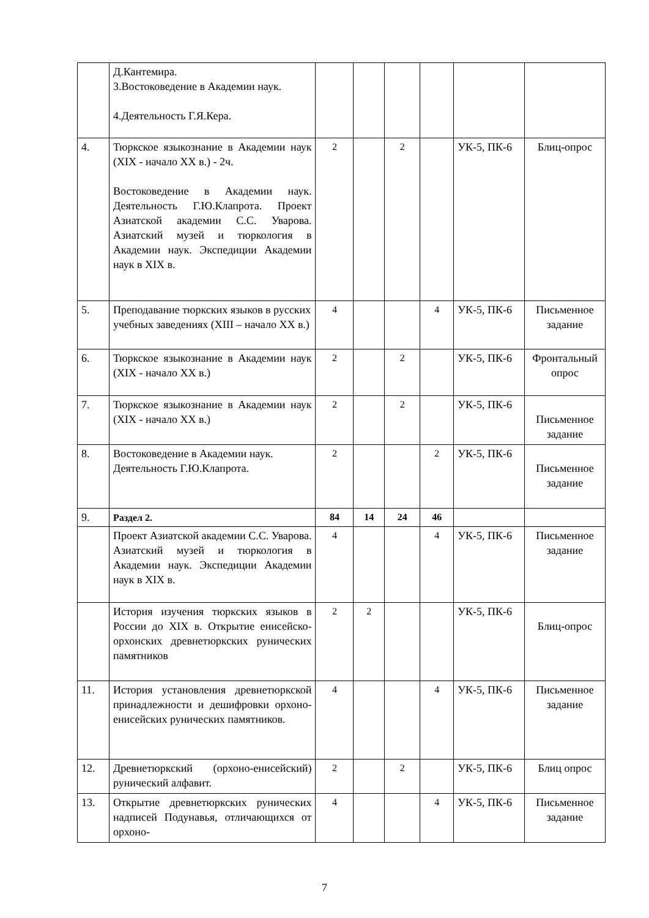| | Д.Кантемира. 3.Востоковедение в Академии наук. 4.Деятельность Г.Я.Кера. | | | | | | |
| 4. | Тюркское языкознание в Академии наук (XIX - начало XX в.) - 2ч. Востоковедение в Академии наук. Деятельность Г.Ю.Клапрота. Проект Азиатской академии С.С. Уварова. Азиатский музей и тюркология в Академии наук. Экспедиции Академии наук в XIX в. | 2 | | 2 | | УК-5, ПК-6 | Блиц-опрос |
| 5. | Преподавание тюркских языков в русских учебных заведениях (XIII – начало XX в.) | 4 | | | 4 | УК-5, ПК-6 | Письменное задание |
| 6. | Тюркское языкознание в Академии наук (XIX - начало XX в.) | 2 | | 2 | | УК-5, ПК-6 | Фронтальный опрос |
| 7. | Тюркское языкознание в Академии наук (XIX - начало XX в.) | 2 | | 2 | | УК-5, ПК-6 | Письменное задание |
| 8. | Востоковедение в Академии наук. Деятельность Г.Ю.Клапрота. | 2 | | | 2 | УК-5, ПК-6 | Письменное задание |
| 9. | Раздел 2. | 84 | 14 | 24 | 46 | | |
| | Проект Азиатской академии С.С. Уварова. Азиатский музей и тюркология в Академии наук. Экспедиции Академии наук в XIX в. | 4 | | | 4 | УК-5, ПК-6 | Письменное задание |
| | История изучения тюркских языков в России до XIX в. Открытие енисейско-орхонских древнетюркских рунических памятников | 2 | 2 | | | УК-5, ПК-6 | Блиц-опрос |
| 11. | История установления древнетюркской принадлежности и дешифровки орхоно-енисейских рунических памятников. | 4 | | | 4 | УК-5, ПК-6 | Письменное задание |
| 12. | Древнетюркский (орхоно-енисейский) рунический алфавит. | 2 | | 2 | | УК-5, ПК-6 | Блиц опрос |
| 13. | Открытие древнетюркских рунических надписей Подунавья, отличающихся от орхоно- | 4 | | | 4 | УК-5, ПК-6 | Письменное задание |
7